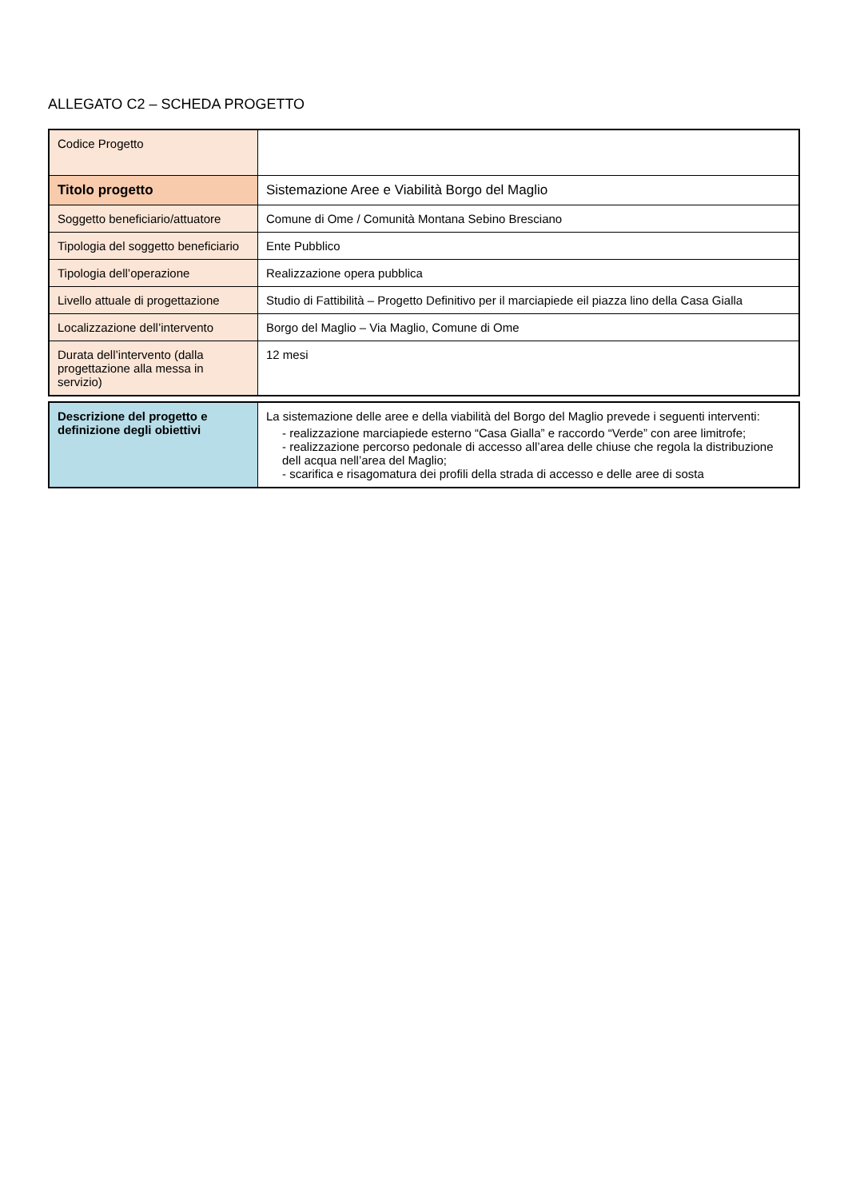ALLEGATO C2 – SCHEDA PROGETTO
| Codice Progetto | |
| Titolo progetto | Sistemazione Aree e Viabilità Borgo del Maglio |
| Soggetto beneficiario/attuatore | Comune di Ome / Comunità Montana Sebino Bresciano |
| Tipologia del soggetto beneficiario | Ente Pubblico |
| Tipologia dell’operazione | Realizzazione opera pubblica |
| Livello attuale di progettazione | Studio di Fattibilità – Progetto Definitivo per il marciapiede eil piazza lino della Casa Gialla |
| Localizzazione dell’intervento | Borgo del Maglio – Via Maglio, Comune di Ome |
| Durata dell’intervento (dalla progettazione alla messa in servizio) | 12 mesi |
| Descrizione del progetto e definizione degli obiettivi | La sistemazione delle aree e della viabilità del Borgo del Maglio prevede i seguenti interventi: - realizzazione marciapiede esterno “Casa Gialla” e raccordo “Verde” con aree limitrofe; - realizzazione percorso pedonale di accesso all’area delle chiuse che regola la distribuzione dell acqua nell’area del Maglio; - scarifica e risagomatura dei profili della strada di accesso e delle aree di sosta |